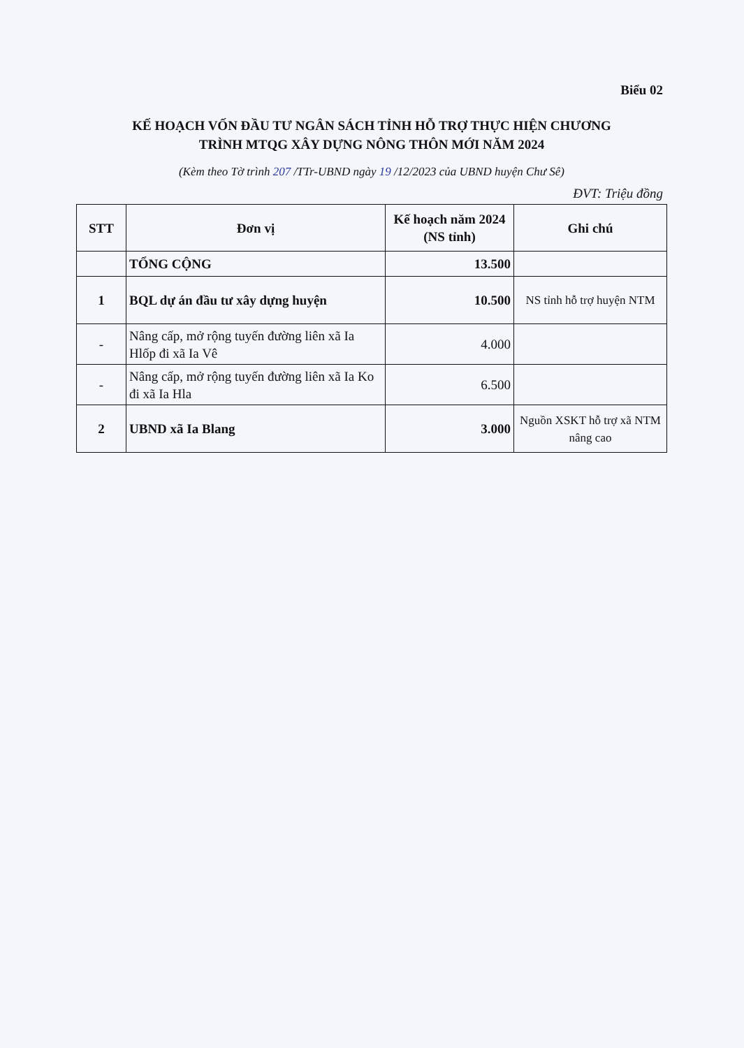Biểu 02
KẾ HOẠCH VỐN ĐẦU TƯ NGÂN SÁCH TỈNH HỖ TRỢ THỰC HIỆN CHƯƠNG
TRÌNH MTQG XÂY DỰNG NÔNG THÔN MỚI NĂM 2024
(Kèm theo Tờ trình 207 /TTr-UBND ngày 19 /12/2023 của UBND huyện Chư Sê)
ĐVT: Triệu đồng
| STT | Đơn vị | Kế hoạch năm 2024 (NS tỉnh) | Ghi chú |
| --- | --- | --- | --- |
| | TỔNG CỘNG | 13.500 | |
| 1 | BQL dự án đầu tư xây dựng huyện | 10.500 | NS tỉnh hỗ trợ huyện NTM |
| - | Nâng cấp, mở rộng tuyến đường liên xã Ia Hlốp đi xã Ia Vê | 4.000 | |
| - | Nâng cấp, mở rộng tuyến đường liên xã Ia Ko đi xã Ia Hla | 6.500 | |
| 2 | UBND xã Ia Blang | 3.000 | Nguồn XSKT hỗ trợ xã NTM nâng cao |